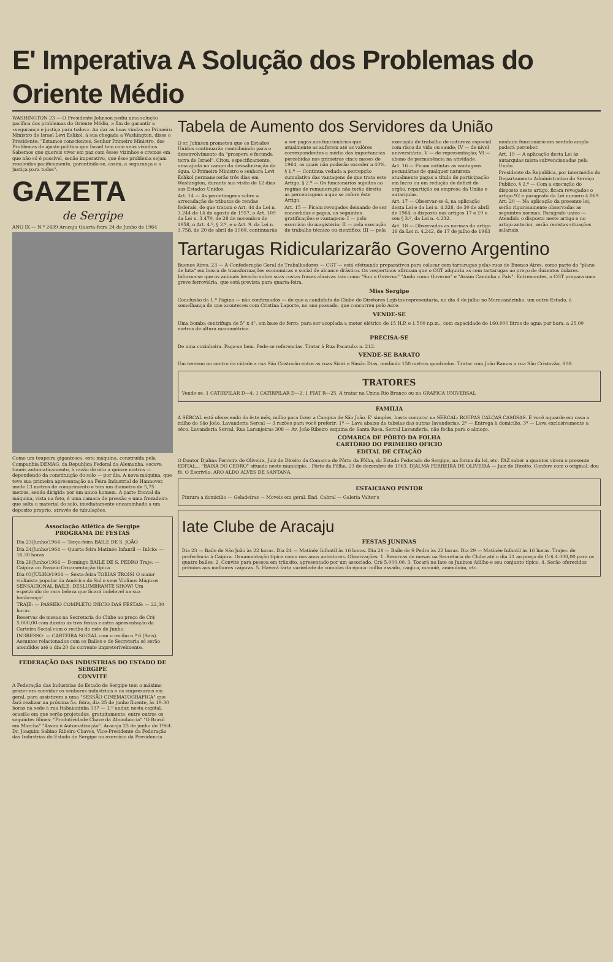E' Imperativa A Solução dos Problemas do Oriente Médio
WASHINGTON 23 — O Presidente Johnson pediu uma solução pacífica dos problemas do Oriente Médio, a fim de garantir a «segurança e justiça para todos». Ao dar as boas vindas ao Primeiro Ministro de Israel Levi Eshkol, à sua chegada a Washington, disse o Presidente: "Estamos conscientes, Senhor Primeiro Ministro, dos Problemas de ajuste político que Israel tem com seus vizinhos. Sabemos que quereis viver em paz com êsses vizinhos e cremos em que não só é possível, senão imperativo, que êsse problema sejam resolvidos pacificamente, garantindo-se, assim, a segurança e a justiça para todos".
GAZETA
de Sergipe
ANO IX — N.º 2439 Aracaju Quarta-feira 24 de Junho de 1964
Como um toupeira gigantesca, esta máquina, construída pela Companhia DEMAG, da Republica Federal da Alemanha, escava tuneis automaticamente, à razão de oito a quinze metros — dependendo da constituição do solo — por dia. A nova máquina, que teve sua primeira apresentação na Feira Industrial de Hannover, mede 13 metros de comprimento e tem um diametro de 5,75 metros, sendo dirigida por um unico homem. A parte frontal da máquina, vista na foto, é uma camara de pressão e uma frezadeira que solta o material do solo, imediatamente encaminhado a um deposito proprio, através de tubulações.
Associação Atlética de Sergipe
PROGRAMA DE FESTAS
Dia 23/Junho/1964 — Terça-feira BAILE DE S. JOÃO
Dia 24/Junho/1964 — Quarta-feira Matinée Infantil — Início: — 16,30 horas
Dia 28/Junho/1964 — Domingo BAILE DE S. PEDRO Traje: — Caipira ou Passeio Ornamentação típica
Dia 03/JULHO/1964 — Sexta-feira TOBIAS TROISI O maior violinista popular da América do Sul e seus Violinos Mágicos SENSACIONAL BAILE: DESLUMBRANTE SHOW! Um espetáculo de rara beleza que ficará indelevel na sua lembrança!
TRAJE: — PASSEIO COMPLETO INICIO DAS FESTAS: — 22,30 horas
Reservas de mesas na Secretaria do Clube ao preço de Cr$ 5.000,00 com direito as tres festas contra apresentação da Carteira Social com o recibo do mês de Junho.
INGRESSO: — CARTEIRA SOCIAL com o recibo n.º 6 (Seis). Assuntos relacionados com os Bailes e de Secretaria só serão atendidos até o dia 20 do corrente impreterivelmente.
FEDERAÇÃO DAS INDUSTRIAS DO ESTADO DE SERGIPE
CONVITE
A Federação das Industrias do Estado de Sergipe tem o máximo prazer em convidar os senhores industriais e os empresarios em geral, para assistirem a uma "SESSÃO CINEMATOGRAFICA" que fará realizar na próxima 5a. feira, dia 25 de junho fluente, às 19.30 horas na sede à rua Itabaianinha 337 — 1.º andar, nesta capital, ocasião em que serão projetados, gratuitamente, entre outros os seguintes filmes: "Produtividade Chave da Abundancia" "O Brasil em Marcha" "Assim é Automatização". Aracaju 23 de junho de 1964. Dr. Joaquim Sabino Ribeiro Chaves, Vice-Presidente da Federação das Industrias do Estado de Sergipe no exercício da Presidencia
Tabela de Aumento dos Servidores da União
O sr. Johnson prometeu que os Estados Unidos continuarão contribuindo para o desenvolvimento da "prospera e fecunda terra de Israel". Citou, especificamente, uma ajuda no campo da dessalinização da água. O Primeiro Ministro e senhora Levi Eshkol permanecerão três dias em Washington, durante sua visita de 12 dias aos Estados Unidos.
Art. 14 — As percetangens sobre a arrecadação de tributos de rendas federais, de que tratam o Art. 44 da Lei n. 3.244 de 14 de agosto de 1957, o Art. 109 da Lei n. 3.470, de 28 de novembro de 1958, o Art. 4.º, § 2.º, e o Art. 9. da Lei n. 3.758, de 20 de abril de 1960, continuarão a ser pagas aos funcionários que atualmente as auferem até os valôres correspondentes a média das importancias percebidas nos primeiros cinco meses de 1964, os quais não poderão exceder a 40%.
§ 1.º — Continua vedada a percepção cumulativa das vantagens de que trata este Artigo. § 2.º — Os funcionários sujeitos ao regime de remuneração não terão direito as percentagens a que se refere êste Artigo.
Art. 15 — Ficam revogados deixando de ser concedidas e pagas, as seguintes gratificações e vantagens: I — pelo exercício do magistério; II — pela execução de trabalho técnico ou científico; III — pela execução de trabalho de natureza especial com risco de vida ou saude; IV — de nivel universitário; V — de representação; VI — abono de permanência na atividade.
Art. 16 — Ficam extintas as vantagens pecuniárias de qualquer natureza atualmente pagas a título de participação em lucro ou em redução de deficit de orgão, repartição ou empresa da União e autarquias.
Art. 17 — Observar-se-á, na aplicação desta Lei e da Lei n. 4.328, de 30 de abril de 1964, o disposto nos artigos 17 e 19 e seu § 3.º, da Lei n. 4.232.
Art. 18 — Observadas as normas do artigo 18 da Lei n. 4.242, de 17 de julho de 1963 nenhum funcionário em sentido amplo poderá perceber.
Art. 19 — A aplicação desta Lei às autarquias mista subvencionadas pela União.
Presidente da Republica, por intermédio do Departamento Administrativo do Serviço Publico. § 2.º — Com a execução do disposto neste artigo, ficam revogados o artigo 92 e paragrafo da Lei numero 4.069. Art. 20 — Na aplicação da presente lei, serão rigorosamente observadas as seguintes normas. Parágrafo unico — Atendido o disposto neste artigo e no artigo anterior, serão revistas situações salariais.
Tartarugas Ridicularizarão Governo Argentino
Buenos Aires, 23 — A Confederação Geral de Trabalhadores — CGT — está efetuando preparativos para colocar cem tartarugas pelas ruas de Buenos Aires, como parte do "plano de luta" em busca de transformações economicas e social de alcance drástico. Os vespertinos afirmam que o CGT adquiriu as cem tartarugas ao preço de duzentos dolares. Informa-se que os animais levarão sobre suas costas frases alusivas tais como "Sou o Governo" "Ando como Governo" e "Assim Caminha o País". Entrementes, o CGT prepara uma greve ferroviária, que está prevista para quarta-feira.
Miss Sergipe
Conclusão da 1.ª Página — não confirmados — de que a candidata do Clube do Diretores Lojistas representaria, no dia 4 de julho no Maracanãzinho, um outro Estado, à semelhança do que aconteceu com Cristina Laporte, no ano passado, que concorreu pelo Acre.
VENDE-SE
Uma bomba centrifuga de 5" x 4", em base de ferro; para ser acoplada a motor elétrico de 15 H.P. e 1.500 r.p.m., com capacidade de 160.000 litros de agua por hora, a 25,00 metros de altura manométrica.
PRECISA-SE
De uma cozinheira. Paga-se bem. Pede-se referencias. Tratar à Rua Pacatuba n. 212.
VENDE-SE BARATO
Um terreno no centro da cidade a rua São Cristovão entre as ruas Siriri e Simão Dias, medindo 150 metros quadrados. Tratar com João Ramos a rua São Cristovão, 800.
TRATORES
Vende-se: 1 CATIRPILAR D—4; 1 CATIRPILAR D—2; 1 FIAT R—25. A tratar na Uzina Rio Branco ou na GRAFICA UNIVERSAL
FAMILIA
A SERCAL está oferecendo do êste mês, milho para fazer a Cangica de São João. E' simples, basta comprar na SERCAL: ROUPAS CALÇAS CAMISAS. E você aguarde em casa o milho do São João. Lavanderia Sercal — 3 razões para você preferir: 1º — Lava abaixo da tabelas das outras lavanderias. 2º — Entrega à domicilio. 3º — Lava exclusivamente a sêco. Lavanderia Sercal, Rua Laranjeiras 308 — Av. João Ribeiro esquina de Santa Rosa. Sercal Lavanderia, não fecha para o almoço.
COMARCA DE PÔRTO DA FOLHA
CARTÓRIO DO PRIMEIRO OFICIO
EDITAL DE CITAÇÃO
O Doutor Djalma Ferreira de Oliveira, Juiz de Direito da Comarca de Pôrto da Fôlha, do Estado Federado de Sergipe, na forma da lei, etc. FAZ saber a quantos virem o presente EDITAL... "BAIXA DO CEDRO" situado neste municipio... Pôrto da Fôlha, 23 de dezembro de 1963. DJALMA FERREIRA DE OLIVEIRA — Juiz de Direito. Confere com o original; dou fé. O Escrivão: ARO ALDO ALVES DE SANTANA.
ESTAICIANO PINTOR
Pintura a domicilio — Geladeiras — Moveis em geral. End. Cabral — Galeria Valter's
Iate Clube de Aracaju
FESTAS JUNINAS
Dia 23 — Baile de São João às 22 horas. Dia 24 — Matinée Infantil às 16 horas. Dia 28 — Baile de S Pedro às 22 horas. Dia 29 — Matinée Infantil às 16 horas. Trajes: de preferência à Caipira. Ornamentação típica como nos anos anteriores. Observações: 1. Reservas de mesas na Secretaria do Clube até o dia 21 ao preço de Cr$ 4.000,00 para os quatro bailes. 2. Convite para pessoa em trânsito, apresentado por um associado, Cr$ 5.000,00. 3. Tocará no Iate os Juninos Adilho e seu conjunto típico. 4. Serão oferecidos prêmios aos melhores caipiras. 5. Haverá farta variedade de comidas da época: milho assado, canjica, manoiê, amendoim, etc.